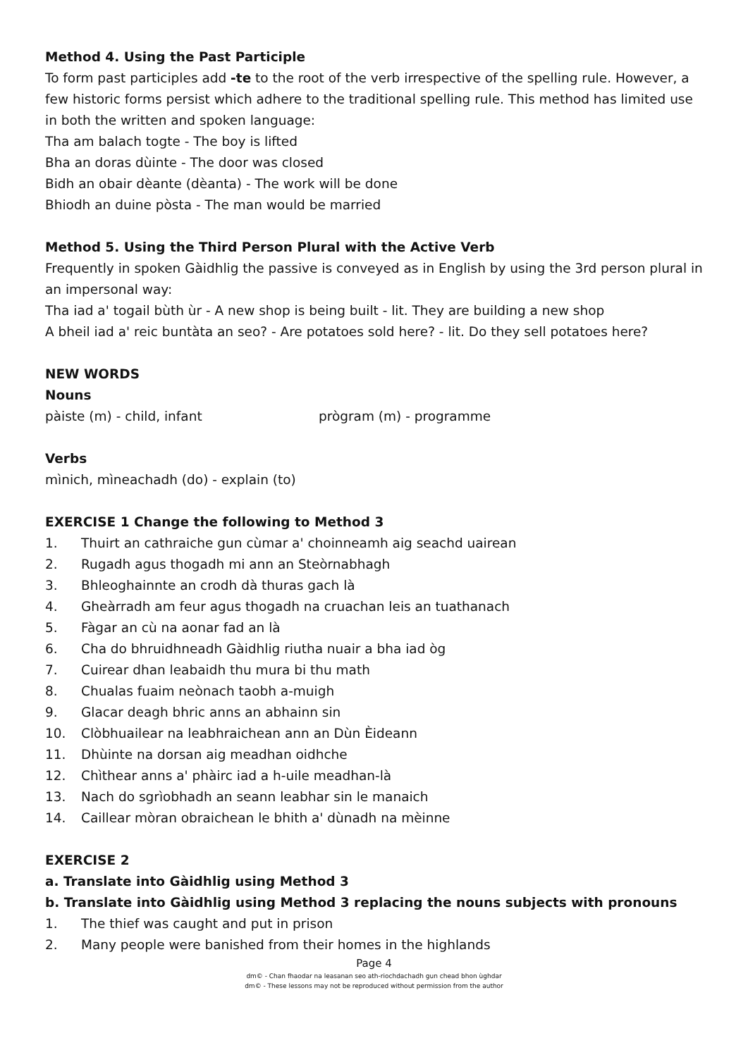Method 4. Using the Past Participle
To form past participles add -te to the root of the verb irrespective of the spelling rule. However, a few historic forms persist which adhere to the traditional spelling rule. This method has limited use in both the written and spoken language:
Tha am balach togte - The boy is lifted
Bha an doras dùinte - The door was closed
Bidh an obair dèante (dèanta) - The work will be done
Bhiodh an duine pòsta - The man would be married
Method 5. Using the Third Person Plural with the Active Verb
Frequently in spoken Gàidhlig the passive is conveyed as in English by using the 3rd person plural in an impersonal way:
Tha iad a' togail bùth ùr - A new shop is being built - lit. They are building a new shop
A bheil iad a' reic buntàta an seo? - Are potatoes sold here? - lit. Do they sell potatoes here?
NEW WORDS
Nouns
pàiste (m) - child, infant prògram (m) - programme
Verbs
mìnich, mìneachadh (do) - explain (to)
EXERCISE 1 Change the following to Method 3
1. Thuirt an cathraiche gun cùmar a' choinneamh aig seachd uairean
2. Rugadh agus thogadh mi ann an Steòrnabhagh
3. Bhleoghainnte an crodh dà thuras gach là
4. Gheàrradh am feur agus thogadh na cruachan leis an tuathanach
5. Fàgar an cù na aonar fad an là
6. Cha do bhruidhneadh Gàidhlig riutha nuair a bha iad òg
7. Cuirear dhan leabaidh thu mura bi thu math
8. Chualas fuaim neònach taobh a-muigh
9. Glacar deagh bhric anns an abhainn sin
10. Clòbhuailear na leabhraichean ann an Dùn Èideann
11. Dhùinte na dorsan aig meadhan oidhche
12. Chìthear anns a' phàirc iad a h-uile meadhan-là
13. Nach do sgrìobhadh an seann leabhar sin le manaich
14. Caillear mòran obraichean le bhith a' dùnadh na mèinne
EXERCISE 2
a. Translate into Gàidhlig using Method 3
b. Translate into Gàidhlig using Method 3 replacing the nouns subjects with pronouns
1. The thief was caught and put in prison
2. Many people were banished from their homes in the highlands
Page 4
dm© - Chan fhaodar na leasanan seo ath-riochdachadh gun chead bhon ùghdar
dm© - These lessons may not be reproduced without permission from the author